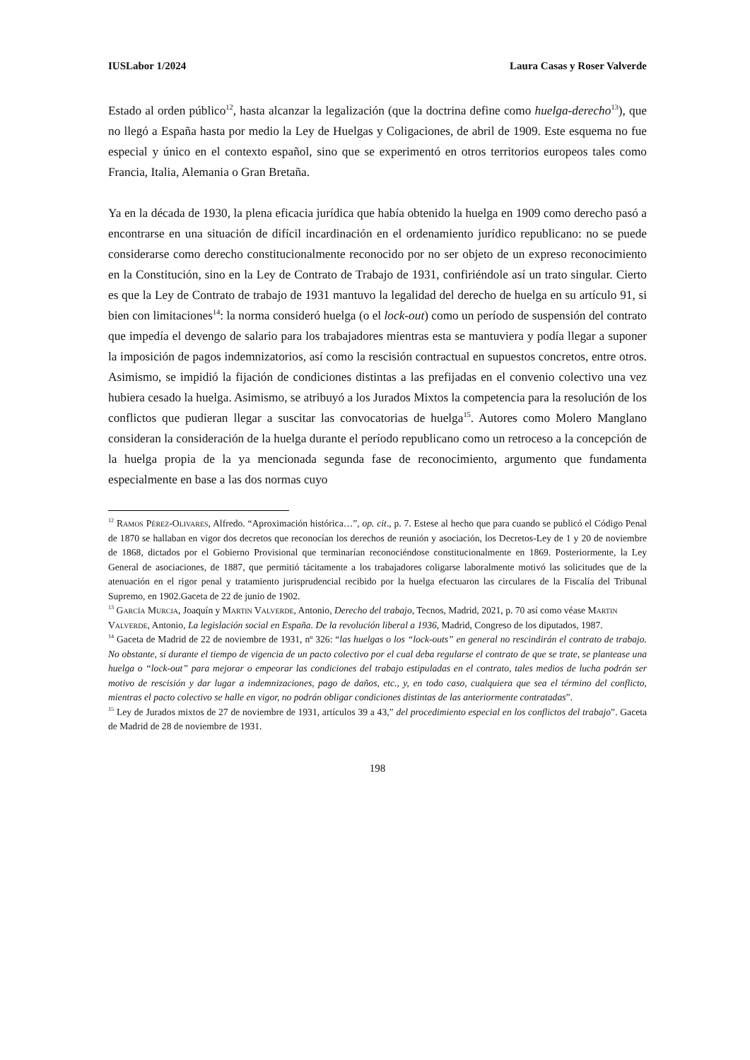IUSLabor 1/2024 Laura Casas y Roser Valverde
Estado al orden público<sup>12</sup>, hasta alcanzar la legalización (que la doctrina define como huelga-derecho<sup>13</sup>), que no llegó a España hasta por medio la Ley de Huelgas y Coligaciones, de abril de 1909. Este esquema no fue especial y único en el contexto español, sino que se experimentó en otros territorios europeos tales como Francia, Italia, Alemania o Gran Bretaña.
Ya en la década de 1930, la plena eficacia jurídica que había obtenido la huelga en 1909 como derecho pasó a encontrarse en una situación de difícil incardinación en el ordenamiento jurídico republicano: no se puede considerarse como derecho constitucionalmente reconocido por no ser objeto de un expreso reconocimiento en la Constitución, sino en la Ley de Contrato de Trabajo de 1931, confiriéndole así un trato singular. Cierto es que la Ley de Contrato de trabajo de 1931 mantuvo la legalidad del derecho de huelga en su artículo 91, si bien con limitaciones<sup>14</sup>: la norma consideró huelga (o el lock-out) como un período de suspensión del contrato que impedía el devengo de salario para los trabajadores mientras esta se mantuviera y podía llegar a suponer la imposición de pagos indemnizatorios, así como la rescisión contractual en supuestos concretos, entre otros. Asimismo, se impidió la fijación de condiciones distintas a las prefijadas en el convenio colectivo una vez hubiera cesado la huelga. Asimismo, se atribuyó a los Jurados Mixtos la competencia para la resolución de los conflictos que pudieran llegar a suscitar las convocatorias de huelga<sup>15</sup>. Autores como Molero Manglano consideran la consideración de la huelga durante el período republicano como un retroceso a la concepción de la huelga propia de la ya mencionada segunda fase de reconocimiento, argumento que fundamenta especialmente en base a las dos normas cuyo
<sup>12</sup> Ramos Pérez-Olivares, Alfredo. “Aproximación histórica…”, op. cit., p. 7. Estese al hecho que para cuando se publicó el Código Penal de 1870 se hallaban en vigor dos decretos que reconocían los derechos de reunión y asociación, los Decretos-Ley de 1 y 20 de noviembre de 1868, dictados por el Gobierno Provisional que terminarían reconociéndose constitucionalmente en 1869. Posteriormente, la Ley General de asociaciones, de 1887, que permitió tácitamente a los trabajadores coligarse laboralmente motivó las solicitudes que de la atenuación en el rigor penal y tratamiento jurisprudencial recibido por la huelga efectuaron las circulares de la Fiscalía del Tribunal Supremo, en 1902.Gaceta de 22 de junio de 1902.
<sup>13</sup> García Murcia, Joaquín y Martin Valverde, Antonio, Derecho del trabajo, Tecnos, Madrid, 2021, p. 70 así como véase Martin Valverde, Antonio, La legislación social en España. De la revolución liberal a 1936, Madrid, Congreso de los diputados, 1987.
<sup>14</sup> Gaceta de Madrid de 22 de noviembre de 1931, nº 326: “las huelgas o los “lock-outs” en general no rescindirán el contrato de trabajo. No obstante, si durante el tiempo de vigencia de un pacto colectivo por el cual deba regularse el contrato de que se trate, se plantease una huelga o “lock-out” para mejorar o empeorar las condiciones del trabajo estipuladas en el contrato, tales medios de lucha podrán ser motivo de rescisión y dar lugar a indemnizaciones, pago de daños, etc., y, en todo caso, cualquiera que sea el término del conflicto, mientras el pacto colectivo se halle en vigor, no podrán obligar condiciones distintas de las anteriormente contratadas”.
<sup>15</sup> Ley de Jurados mixtos de 27 de noviembre de 1931, artículos 39 a 43,” del procedimiento especial en los conflictos del trabajo”. Gaceta de Madrid de 28 de noviembre de 1931.
198